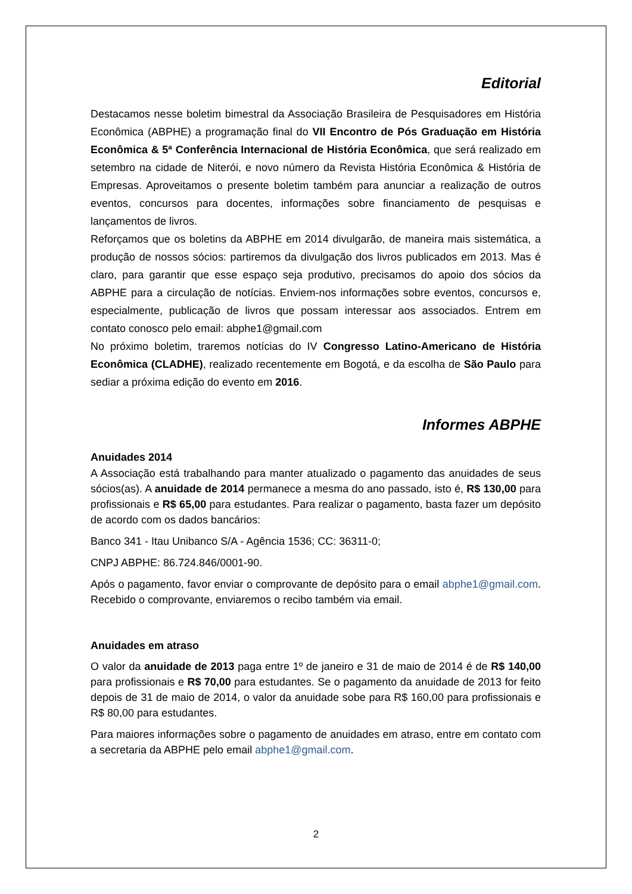Editorial
Destacamos nesse boletim bimestral da Associação Brasileira de Pesquisadores em História Econômica (ABPHE) a programação final do VII Encontro de Pós Graduação em História Econômica & 5ª Conferência Internacional de História Econômica, que será realizado em setembro na cidade de Niterói, e novo número da Revista História Econômica & História de Empresas. Aproveitamos o presente boletim também para anunciar a realização de outros eventos, concursos para docentes, informações sobre financiamento de pesquisas e lançamentos de livros.
Reforçamos que os boletins da ABPHE em 2014 divulgarão, de maneira mais sistemática, a produção de nossos sócios: partiremos da divulgação dos livros publicados em 2013. Mas é claro, para garantir que esse espaço seja produtivo, precisamos do apoio dos sócios da ABPHE para a circulação de notícias. Enviem-nos informações sobre eventos, concursos e, especialmente, publicação de livros que possam interessar aos associados. Entrem em contato conosco pelo email: abphe1@gmail.com
No próximo boletim, traremos notícias do IV Congresso Latino-Americano de História Econômica (CLADHE), realizado recentemente em Bogotá, e da escolha de São Paulo para sediar a próxima edição do evento em 2016.
Informes ABPHE
Anuidades 2014
A Associação está trabalhando para manter atualizado o pagamento das anuidades de seus sócios(as). A anuidade de 2014 permanece a mesma do ano passado, isto é, R$ 130,00 para profissionais e R$ 65,00 para estudantes. Para realizar o pagamento, basta fazer um depósito de acordo com os dados bancários:
Banco 341 - Itau Unibanco S/A - Agência 1536; CC: 36311-0;
CNPJ ABPHE: 86.724.846/0001-90.
Após o pagamento, favor enviar o comprovante de depósito para o email abphe1@gmail.com. Recebido o comprovante, enviaremos o recibo também via email.
Anuidades em atraso
O valor da anuidade de 2013 paga entre 1º de janeiro e 31 de maio de 2014 é de R$ 140,00 para profissionais e R$ 70,00 para estudantes. Se o pagamento da anuidade de 2013 for feito depois de 31 de maio de 2014, o valor da anuidade sobe para R$ 160,00 para profissionais e R$ 80,00 para estudantes.
Para maiores informações sobre o pagamento de anuidades em atraso, entre em contato com a secretaria da ABPHE pelo email abphe1@gmail.com.
2